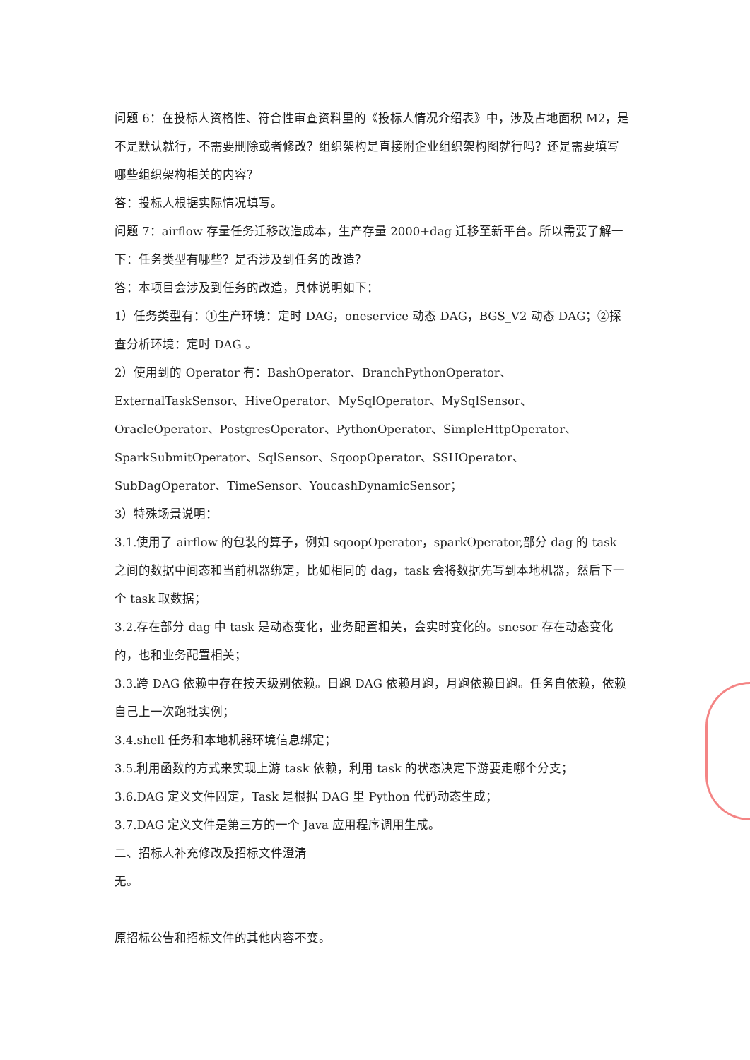问题 6：在投标人资格性、符合性审查资料里的《投标人情况介绍表》中，涉及占地面积 M2，是不是默认就行，不需要删除或者修改？组织架构是直接附企业组织架构图就行吗？还是需要填写哪些组织架构相关的内容？
答：投标人根据实际情况填写。
问题 7：airflow 存量任务迁移改造成本，生产存量 2000+dag 迁移至新平台。所以需要了解一下：任务类型有哪些？是否涉及到任务的改造？
答：本项目会涉及到任务的改造，具体说明如下：
1）任务类型有：①生产环境：定时 DAG，oneservice 动态 DAG，BGS_V2 动态 DAG；②探查分析环境：定时 DAG 。
2）使用到的 Operator 有：BashOperator、BranchPythonOperator、ExternalTaskSensor、HiveOperator、MySqlOperator、MySqlSensor、OracleOperator、PostgresOperator、PythonOperator、SimpleHttpOperator、SparkSubmitOperator、SqlSensor、SqoopOperator、SSHOperator、SubDagOperator、TimeSensor、YoucashDynamicSensor；
3）特殊场景说明：
3.1.使用了 airflow 的包装的算子，例如 sqoopOperator，sparkOperator,部分 dag 的 task 之间的数据中间态和当前机器绑定，比如相同的 dag，task 会将数据先写到本地机器，然后下一个 task 取数据；
3.2.存在部分 dag 中 task 是动态变化，业务配置相关，会实时变化的。snesor 存在动态变化的，也和业务配置相关；
3.3.跨 DAG 依赖中存在按天级别依赖。日跑 DAG 依赖月跑，月跑依赖日跑。任务自依赖，依赖自己上一次跑批实例；
3.4.shell 任务和本地机器环境信息绑定；
3.5.利用函数的方式来实现上游 task 依赖，利用 task 的状态决定下游要走哪个分支；
3.6.DAG 定义文件固定，Task 是根据 DAG 里 Python 代码动态生成；
3.7.DAG 定义文件是第三方的一个 Java 应用程序调用生成。
二、招标人补充修改及招标文件澄清
无。
原招标公告和招标文件的其他内容不变。